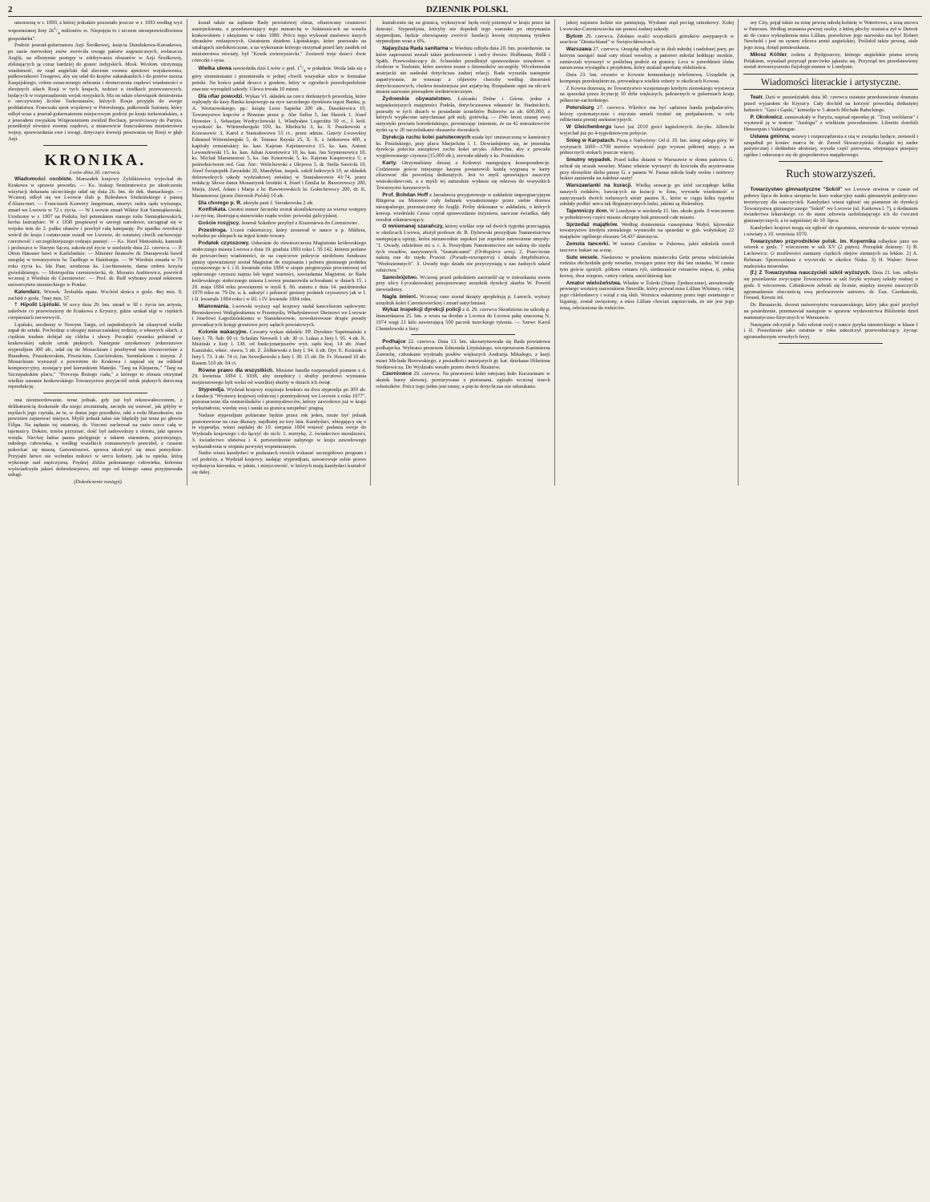2 DZIENNIK POLSKI.
umorzoną w r. 1880, z której jednakże pozostało jeszcze w r. 1883 według wyż wspomnianej listy 261/4 milionów rs. Niepojęta to i niczem nieusprawiedliwiona gospodarka".
Podróż jenerał-gubernatora Azji Środkowej, księcia Dundukowa-Korsakowa, po oazie merwskiej znów zwróciła uwagę państw zagranicznych, zwłaszcza Anglji, na olbrzymie postępy w zdobywaniu obszarów w Azji Środkowej, zbliżających ją coraz bardziej do granic indyjskich. Mosk. Wiedom. otrzymują wiadomość, że rząd angielski dał zlecenie swemu ajentowi wojskowemu, pułkownikowi Treagowi, aby się udał do krajów zakaukazkich i do portów morza Kaspijskiego, celem oznaczonego zebrania i dostarczenia rządowi wiadomości o zbrojnych siłach Rosji w tych krajach, tudzież o środkach przewozowych, będących w rozporządzeniu wojsk rosyjskich. Ma on także obowiązek doniesienia o rzeczywistej liczbie Turkomanów, których Rosja przyjęła do swego poddaństwa. Francuski ajent wojskowy w Petersburgu, pułkownik Sairmay, który odbył wraz z jenerał-gubernatorem miejscowym podróż po kraju turkestańskim, a z jenerałem rosyjskim Witgensteinem zwidził Bocharę, powróciwszy do Paryża, przedłożył również swemu rządowi, a mianowicie francuskiemu ministerstwu wojny, sprawozdania swe i uwagi, dotyczące kwestji posuwania się Rosji w głąb Azji.
KRONIKA.
Lwów dnia 30. czerwca.
Wiadomości osobiste. Marszałek krajowy Zyblikiewicz wyjechał do Krakowa w sprawie powodzi. — Ks. biskup Sembratowicz po ukończeniu wizytacji dekanatu uścieckiego udał się dnia 26. bm. do dek. tłumackiego. — Wczoraj odbył się we Lwowie ślub p. Bolesława Studzińskiego z panną d'Abancourt. — Franciszek Ksawery Jaegerman, emeryt. radca sądu wyższego, zmarł we Lwowie w 72 r. życia. — W Lwowie zmarł Wiktor Kut Siemiątkowski. Urodzony w r. 1807 na Podolu, był potomkiem starego rodu Siemiątkowskich, herbu Jastrzębiec. W r. 1830 pospieszył w szeregi narodowe, zaciągnął się w wojsku tem do 2. pułku ułanów i przebył całą kampanję. Po upadku rewolucji wrócił do kraju i ostatecznie osiadł we Lwowie, do ostatniej chwili zachowując czerstwość i szczególniejszego rodzaju pamięć. — Ks. Józef Matusiński, kanonik i proboszcz w Starym Sączu, zakończył życie w niedzielę dnia 22. czerwca. — P. Otton Hausner bawi w Karlsbadzie. — Minister finansów dr. Dunajewski bawił onegdaj w towarzystwie hr. Taaffego w Hainburgu. — W Wiedniu zmarła w 73 roku życia ks. Ida Paar, urodzona ks. Liechtenstein, dama orderu krzyża gwieździstego. — Metropolita czerniowiecki, dr. Morariu Andriewicz, powrócił wczoraj z Wiednia do Czerniowiec. — Prof. dr. Rulf wybrany został rektorem uniwersytetu niemieckiego w Pradze.
Kalendarz. Wtorek: Teobalda opata. Wschód słońca o godz. 4tej min. 8, zachód o godz. 7mej min. 57.
† Hipolit Lipiński. W nocy dnia 29. bm. zmarł w 38 r. życia ten artysta, zaledwie co przewieziony do Krakowa z Krynicy, gdzie szukał ulgi w ciężkich cierpieniach nerwowych.
Lipiński, urodzony w Nowym Targu, od najmłodszych lat okazywał wielki zapał do sztuki. Pochodząc z ubogiej mieszczańskiej rodziny, o własnych siłach, z ciężkim trudem dobijał się chleba i sławy. Początki rysunku pobierał w krakowskiej szkole sztuk pięknych. Następnie uzyskawszy jednorazowe stypendjum 300 złr., udał się do Monachium i przebywał tam równocześnie z Brandtem, Pruszkowskim, Piwnickim, Czachórskim, Szembekiem i innymi. Z Monachium wyruszył z powrotem do Krakowa i zapisał się na oddział kompozycyjny, zostający pod kierunkiem Matejki. "Targ na Kleparzu," "Targ na Szczepańskim placu," "Procesja Bożego ciała," z którego to obrazu otrzymał wielkie uznanie krakowskiego Towarzystwa przyjaciół sztuk pięknych doroczną reprodukcję.
ona niezmordowanie, teraz jednak, gdy już był rekonwalescentem, z delikatnością doskonale dla niego zrozumiałą, zaczęła się usuwać, jak gdyby w myślach jego czytała, że tu, w domu jego przodków, nikt z rodu Marsdenów, nie powinien zajmować miejsca. Myśli jednak takie nie błądziły już teraz po głowie Filipa. Na żądanie tej ostatniej, dr. Vincent zachował na razie rzecz całą w tajemnicy. Doktor, trzeba przyznać, dość był zadowolony z obrotu, jaki sprawa wzięła. Niechaj ładna panna pielęgnuje z takiem staraniem, przystojnego, młodego człowieka, a według wszelkich romansowych prawideł, z czasem pokochać się muszą. Gawestonowi, sprawa ukończyć się musi pomyślnie. Przyjaźń łatwo nie wzbudza miłości w sercu kobiety, jak ta opieka, którą wykonuje nad mężczyzną. Prędzej zbliża pokonanego człowieka, któremu wyświadczyła jakieś dobrodziejstwo, niż tego od którego sama przyjmowała usługi.
(Dokończenie nastąpi).
konał także na żądanie Rady powiatowej obraz, ofiarowany cesarzowi austrjackiemu, a przedstawiający tego monarchę w Sukiennicach na weselu krakowskiem i okręźnem w roku 1880. Prócz tego wykonał mnóstwo innych obrazków rodzajowych. Ostatniem dziełem Lipińskiego, które pozostało na sztalugach niedokończone, a na wykonanie którego otrzymał przed laty zasiłek od ministerstwa oświaty, był "Konik zwierzyniecki." Zostawił troje dzieci: dwie córeczki i syna.
Wielka ulewa nawiedziła dziś Lwów o god. 11/4 w południe. Woda lała się z góry strumieniami i przemieniła w jednej chwili wszystkie ulice w formalne potoki. Na końcu padał deszcz z gradem, który w ogrodach prawdopodobnie znaczne wyrządził szkody. Ulewa trwała 10 minut.
Dla ofiar powodzi. Wykaz VI. składek na rzecz dotkniętych powodzią, które wpłynęły do kasy Banku krajowego na ręce naczelnego dyrektora tegoż Banku, p. A. Wrotnowskiego, pp.: książę Leon Sapieha 200 złr., Daszkiewicz 10, Towarzystwo kupców z Brzeżan przez p. Abe Safira 5, Jan Skorek 1. Józef Horeniec 1, Sebastjan Wędrychowski 1, Władysław Legeriütz 50 ct., J. król. wysokość ks. Würtembergski 100, ks. Mielnicki 3, ks. 8. Paszkowski z Krzeszowic 3, Karol z Stanisławowa 55 ct., przez admin. Gazety Lwowskiej Edmund Wittembergski 5, dr. Tomasz Rayski 25, X. X. z Jabłonowa 400, z kapituły ormiańskiej: ks. kan. Kajetan Kajetanowicz 15, ks. kan. Antoni Lewandowski 15, ks. kan. Julian Axentowicz 10, ks. kan. Jan Szymonowicz 10, ks. Michał Maramorosz 5, ks. Jan Krasowski 5, ks. Kajetan Kasprowicz 5; z pośrednictwem red. Gaz. Nar.: Welichowski z Olejowa 5, dr. Stella Sawicki 10, Józef Świątopełk Zawadzki 20, Mandybur, inspek. szkół ludowych 10, ze składek dobrowolnych szkoły wydziałowej żeńskiej w Stanisławowie 43·74, przez redakcję Słowa dama Monastyrek brodzki 4, Józef i Emilia hr. Baworowscy 200, Marja, Józef, Adam i Marja z hr. Baworowskich hr. Gołuchowscy 200, dr. K. Maramorosz (przez Dziennik Polski) 10 złr.
Dla chorego p. R. złożyła pani J. Sierakowska 2 złr.
Konfiskata. Ostatni numer Szczutka został skonfiskowany za wiersz wstępny i za rycinę, ilustrującą stanowisko rządu wobec powodzi galicyjskiej.
Goście rosyjscy. Jenerał Sokołow przybył z Kiszeniewa do Czerniowiec.
Przestroga. Uczeń cukierniczy, który zostawał w nauce u p. Müllera, wyłudza po sklepach na tegoż konto towary.
Podatek czynszowy. Odnośnie do obwieszczenia Magistratu królewskiego stołecznego miasta Lwowa z dnia 19. grudnia 1883 roku l. 50.142, którem podano do powszechnej wiadomości, że na częściowe pokrycie niedoboru funduszu gminy upoważniony został Magistrat do rozpisania i poboru gminnego podatku czynszowego w I. i II. kwartale roku 1884 w stopie progresyjnie procentowej od opłaconego czynszu najmu lub tegoż wartości, zawiadamia Magistrat, że Rada królewskiego stołecznego miasta Lwowa postanowiła uchwałami w dniach 15. i 28. maja 1884 roku powziętemi w myśl §. 86. statutu z dnia 14. października 1870 roku nr. 79 Dz. u. k. nałożyć i pobierać gminny podatek czynszowy jak w I. i II. kwartale 1884 roku i w III. i IV. kwartale 1884 roku.
Mianowania. Lwowski wyższy sąd krajowy nadał kancelistom sądowym: Bronisławowi Waligórskiemu w Przemyślu, Władysławowi Dietzowi we Lwowie i Józefowi Łagodzińskiemu w Stanisławowie, nowokreowane drugie posady prowadzących księgi gruntowe przy sądach powiatowych.
Kolonie wakacyjne. Czwarty wykaz składek: PP. Dyrektor Szpetmański z listy l. 78. 8złr. 80 ct. Schnlim Neuwelt 1 złr. 30 ct. Lukas z listy l. 95. 4 złr. K. Misiński z listy l. 138. od funkcjonarjuszów wyż. sądu kraj. 14 złr. Józef Kamiński, właśc. stawu, 5 złr. Z. Żółkiewski z listy l. 94. 6 złr. Dyr. E. Kośniak z listy l. 73. 3 złr. 74 ct. Jan Szwejkowski z listy l. 39. 15 złr. Dr. Fr. Hoszard 10 złr. Razem 510 złr. 84 ct.
Równe prawo dla wszystkich. Minister handlu rozporządził pismem z d. 29. kwietnia 1884 l. 9338, aby urzędnicy i służby pocztowi wyznania mojżeszowego byli wolni od wszelkiej służby w dniach ich świąt.
Stypendja. Wydział krajowy rozpisuje konkurs na dwa stypendja po 300 złr. z fundacji "Wystawy krajowej rolniczej i przemysłowej we Lwowie z roku 1877", przeznaczone dla rzemieślników i przemysłowców, którzy zawodowo już w kraju wykształceni, wiedzę swą i nauki za granicą uzupełnić pragną.
Nadane stypendjum pobierane będzie przez rok jeden, może być jednak pozostawione na czas dłuższy, najdłużej na trzy lata. Kandydaci, ubiegający się o te stypendja, winni najdalej do 10. sierpnia 1884 wniesić podania swoje do Wydziału krajowego i do łączyć do nich: 1. metrykę, 2. świadectwo moralności, 3. świadectwo ubóstwa i 4. potwierdzenie nabytego w kraju zawodowego wykształcenia w stopniu powyżej wspomnianym.
Nadto winni kandydaci w podaniach swoich wskazać szczegółowo program i cel podróży, a Wydział krajowy, nadając stypendjum, zawarowuje sobie prawo wytknięcia kierunku, w jakim, i miejscowość, w których mają kandydaci kształcić się dalej.
kształceniu się za granicą, wykonywać będą swój przemysł w kraju przez lat dziesięć. Stypendysta, któryby nie dopełnił tego warunku po otrzymaniu stypendjum, będzie obowiązany zwrócić fundacji kwotę otrzymaną tytułem stypendjum wraz z 6%.
Najwyższa Rada sanitarna w Wiedniu odbyła dnia 28. bm. posiedzenie, na które zaproszeni zostali także profesorowie i radcy dworu: Hoffmann, Rölll i Späth. Przewodniczący dr. Schneider przedłożył sprawozdanie urzędowe o cholerze w Toulonie, które zawiera znane z dzienników szczegóły. Wicekonsulat austrjacki nie nadesłał dotychczas żadnej relacji. Rada wyraziła następnie zapatrywanie, że wnosząc z objawów choroby według doniesień dotychczasowych, cholera teraźniejsza jest azjatycką. Rozpalanie ogni na ulicach miasta nazwano przesądem średniowiecznym.
Żydowskie obywatelstwo. Łubianki Dolne i Górne, jedna z najpiękniejszych majętności Podola, dotychczasowa własność hr. Stadnickich, przeszły w tych dniach w posiadanie izraelitów Buberów za złr. 600,000, z których wypłacono natychmiast pół milj. gotówką. — Diło broni znanej swej statystyki powiatu horodeńskiego, powtarzając imiennie, że na 42 mieszkowców żydzi są w 20 naczelnikami obszarów dworskich.
Dyrekcja ruchu kolei państwowych miała być umieszczoną w kamienicy ks. Ponińskiego, przy placu Marjackim l. 1. Dowiadujemy się, że jeneralna dyrekcja polecita zarządowi ruchu kolei arcyks. Albrechta, aby z powodu wygórowanego czynszu (15,000 złr.), zerwała układy z ks. Ponińskim.
Karty. Otrzymaliśmy dzisiaj z Kołomyi następującą korespondencję: Codziennie goście tutejszego kasyna postanowili każdą wygraną w karty ofiarować dla powodzią dotkniętych. Jest to myśl sprawiająca zaszczyt wnioskodawcom, a z myśli tej naturalnie wyłania się odezwa do wszystkich Towarzystw kasynowych.
Prof. Bohdan Hoff z Jarosławia przygotowuje w zakładzie impregnacyjnym Rütgersa na Morawie cały ładunek wynalezionego przez siebie drzewa niezapalnego, przeznaczony do Anglji. Próby dokonane w zakładzie, o których koresp. wiedeński Czasu czytał sprawozdanie inżyniera, naoczne świadka, dały rezultat zdumiewający.
O mniemanej szarańczy, której wielkie roje od dwóch tygodni przeciągają w okolicach Lwowa, złożył profesor dr. B. Dybowski prezydjum Namiestnictwa następującą opinję, która niezawodnie uspokoi już zupełnie zatrwożone umysły: "1. Owady, udzielone mi s. c. k. Prezydjum Namiestnictwa nie należą do rzędu tych owadów, nazywanych "Szarańczami" (Orthoptera sens). 2. Przeciwnie należą one do rzędu Prasiat. (Pseudo-neuroptera) i działu Amphibiatica, "Wodoziemnych". 3. Owady tego działu nie przyczyniają u nas żadnych szkód rolnictwu."
Samobójstwo. Wczoraj przed południem zastrzelił się w mieszkaniu swem przy ulicy Łyczakowskiej pensjonowany urzędnik dyrekcji skarbu W. Powód niewiadomy.
Nagła śmierć. Wczoraj rano został tknięty apopleksją p. Laresch, wyższy urzędnik kolei Czerniowieckiej i zmarł natychmiast.
Wykaz inspekcji dyrekcji policji z d. 29. czerwca Skradziono na szkodę p. Immerdauera 25. bm. z wozu na drodze z Lwowa do Lwowa pakę znaczoną N. 1974 wagi 21 kilo zawierającą 500 paczek tureckiego tytoniu. — Szewc Karol Chmielowski z listy.
Podhajce 22. czerwca. Dnia 13. bm. ukonstytuowała się Rada powiatowa podhajecka. Wybrano prezesem Edmunda Lityńskiego, wiceprezesem Kazimierza Zarembę, członkami wydziału posłów większych Andrzeja Mikulego, z kurji miast Michała Borowskiego, z posiadłości mniejszych gr. kat. dziekana Hilariona Stetkiewicza. Do Wydziału weszło przeto dwóch Rusinów.
Czerniowce 29. czerwca. Na przestrzeni kolei tutejszej koło Kuczurmare w skutek burzy ulewnej, porozrywane z piorunami, zginęło wczoraj trzech robotników. Prócz tego jeden jest ranny, a pięciu dotychczas nie odszukano.
jakiej najstarsi ludzie nie pamiętają. Wysłano stąd pociąg ratunkowy. Kolej Lwowsko-Czerniowiecka nie ponosi żadnej szkody.
Bytom 29. czerwca. Zdołano ocalić wszystkich górników zasypanych w szachcie "Deutschland" w Świętochłowicach.
Warszawa 27. czerwca. Onegdaj odbył się tu ślub młodej i nadobnej pary, po którym nastąpić miał suty obiad weselny, a państwo młodzi hołdując modzie, zamierzali wyruszyć w poślubną podróż za granicę. Lecz w przeddzień ślubu narzeczona wystąpiła z projektem, który znalazł aprobatę oblubieńca.
Dnia 23. bm. otwarto w Kownie komunikację telefonową. Urządziła ją kompanja przedsiębiorcza, prowadząca wielkie roboty w okolicach Kowna.
Z Kowna donoszą, że Towarzystwo wzajemnego kredytu ziemskiego wystawia na sprzedaż przez licytację 10 dóbr większych, położonych w guberniach kraju północno-zachodniego.
Petersburg 27. czerwca. Wkrótce ma być sądzona banda podpalaczów, którzy systematycznie i zręcznie umieli trudnić się podpalaniem, w celu odbierania premij asekuracyjnych.
W Gleichenbergu bawi już 2010 gości kąpielowych. Arcyks. Albrecht wyjechał już po 4-tygodniowym pobycie.
Śnieg w Karpatach. Piszą z Nadwórny: Od d. 18. bm. śnieg zalega góry. W wyżynach 1600—1700 metrów wysokość jego wynosi półtorej stopy, a na północnych stokach jeszcze więcej.
Smutny wypadek. Przed kilku dniami w Warszawie w domu państwa G. zebrał się orszak weselny. Miano właśnie wyruszyć do kościoła dla asystowania przy obrzędzie ślubu panny G. z panem W. Panna młoda biały welon i mirtowy bukiet zamieniła na żałobne szaty!
Warszawianki na kuracji. Wielką sensację po śród szczupłego kółka naszych rodaków, bawiących na kuracji w Ems, wywarła wiadomość o zaręczynach dwóch rodzonych sióstr panien X., które w ciągu kilku tygodni zdołały podbić serca tak flegmatycznych ludzi, jakimi są Holendrzy.
Tajemniczy dom. W Londynie w niedzielę 15. bm. około godz. 8 wieczorem w południowej części miasta okropny huk przeraził całe miasto.
Sprzedaż majątków. Według doniesienia czasopisma Wołyń, kijowskie towarzystwo kredytu ziemskiego wystawiło na sprzedaż w gub. wołyńskiej 22 majątków ogólnego obszaru 54,437 dziesięcin.
Zemsta tancerki. W teatrze Carolino w Palermo, jakiś młodzik rzucił tancerce bukiet na scenę.
Sute wesele. Niedawno w pruskiem miasteczku Grüz pewna włościańska rodzina obchodziła gody weselne, trwające przez trzy dni bez ustanku. W czasie tym goście spożyli: półtora cetnara ryb, siedmnaście cetnarów mięsa, tj. jedną krowę, dwa wieprze, cztery cielęta, sześćdziesiąt kur.
Amator wielożeństwa. Władze w Toledo (Stany Zjednoczone), aresztowały pewnego wożnicę nazwiskiem Neuville, który porwał miss Lillian Whitney, córkę jego chlebodawcy i wziął z nią ślub. Wożnica oskarżony przez tego ostatniego o bigamję, został uwięziony, a miss Lillian chociaż zaprzeczała, że nie jest jego żoną, odwieziona do rodziców.
sey City, pojął także za żonę pewną młodą kobietę w Watertown, a inną znowu w Paterson. Według zeznania pewnej osoby, z którą płochy wożnica żył w Detroit aż do czasu wykrądzenia miss Lillian, prawdziwe jego nazwisko ma być Robert Newbold i jest on synem oficera armii angielskiej. Poślubił także pewną, stale jego żoną, dotąd pomieszkania.
Miłosz Köhler, rodem z Bydgoszczy, którego angielskie pisma zowią Polakiem, wynalazł przyrząd przeciwko jąkaniu się. Przyrząd ten przedstawiony został stowarzyszeniu fizjologicznemu w Londynie.
Wiadomości literackie i artystyczne.
Teatr. Dziś w poniedziałek dnia 30. czerwca ostatnie przedstawienie dramatu przed wyjazdem do Krynicy. Cały dochód na korzyść powodzią dotkniętej ludności: "Gęsi i Gąski," komedja w 5 aktach Michała Bałuckiego.
P. Okołowicz, zamieszkały w Paryżu, napisał operetkę pt. "Trzej wróblarze" i wystawił ją w teatrze "Ambigu" z wielkiem powodzeniem. Libretto dorobili Hennequin i Valabregue.
Ustawa gminna, ustawy i rozporządzenia z nią w związku będące, zestawił i uzupełnił po koniec marca br. dr. Paweł Skwarczyński. Książki tej nader pożytecznej i dokładnie ułożonej, wyszła część pierwsza, obejmująca przepisy ogólne i odnoszące się do gospodarstwa majątkowego.
Ruch stowarzyszeń.
Towarzystwo gimnastyczne "Sokół" we Lwowie otwiera w czasie od połowy lipca do końca sierpnia br. kurs wakacyjny nauki gimnastyki praktyczno-teoretyczny dla nauczycieli. Kandydaci winni zgłosić się pismenie do dyrekcji Towarzystwa gimnastycznego "Sokół" we Lwowie (ul. Karkowa l. 7), z dodaniem świadectwa lekarskiego co do stanu zdrowia uzdolniającego ich do ćwiczeń gimnastycznych, a to najpóźniej do 10. lipca.
Kandydaci krajowi mogą się zgłosić do egzaminu, stosownie do ustaw wyznań i oświaty z 10. września 1870.
Towarzystwo przyrodników polsk. im. Kopernika odbędzie jutro we wtorek o godz. 7 wieczorem w sali XV (2 piętro). Porządek dzienny: 1) B. Lachowicz: O możliwości zamiany ciężkich olejów ziemnych na lekkie. 2) A. Rehman: Sprawozdanie z wycieczki w okolice Niska. 3) H. Walter: Nowe znaleziska mineralne.
(f.) Z Towarzystwa nauczycieli szkół wyższych. Dnia 21. bm. odbyło się posiedzenie zwyczajne Towarzystwa w sali fizyki wyższej szkoły realnej o godz. 6 wieczorem. Członkowie zebrali się licznie, między innymi zaszczycili zgromadzenie obecnością swą profesorowie uniwers. dr. Euz. Czerkawski, Freund, Kreutz itd.
Dr. Baraniecki, docent uniwersytetu warszawskiego, który jako gość przybył na posiedzenie, przemawiał następnie w sprawie wydawnictwa Biblioteki dzieł matematyczno-fizycznych w Warszawie.
Następnie odczytał p. Salo referat swój o nauce języka niemieckiego w klasie I i II. Posiedzenie jako ostatnie w roku zakończył przewodniczący, życząc zgromadzonym wesołych feryj.